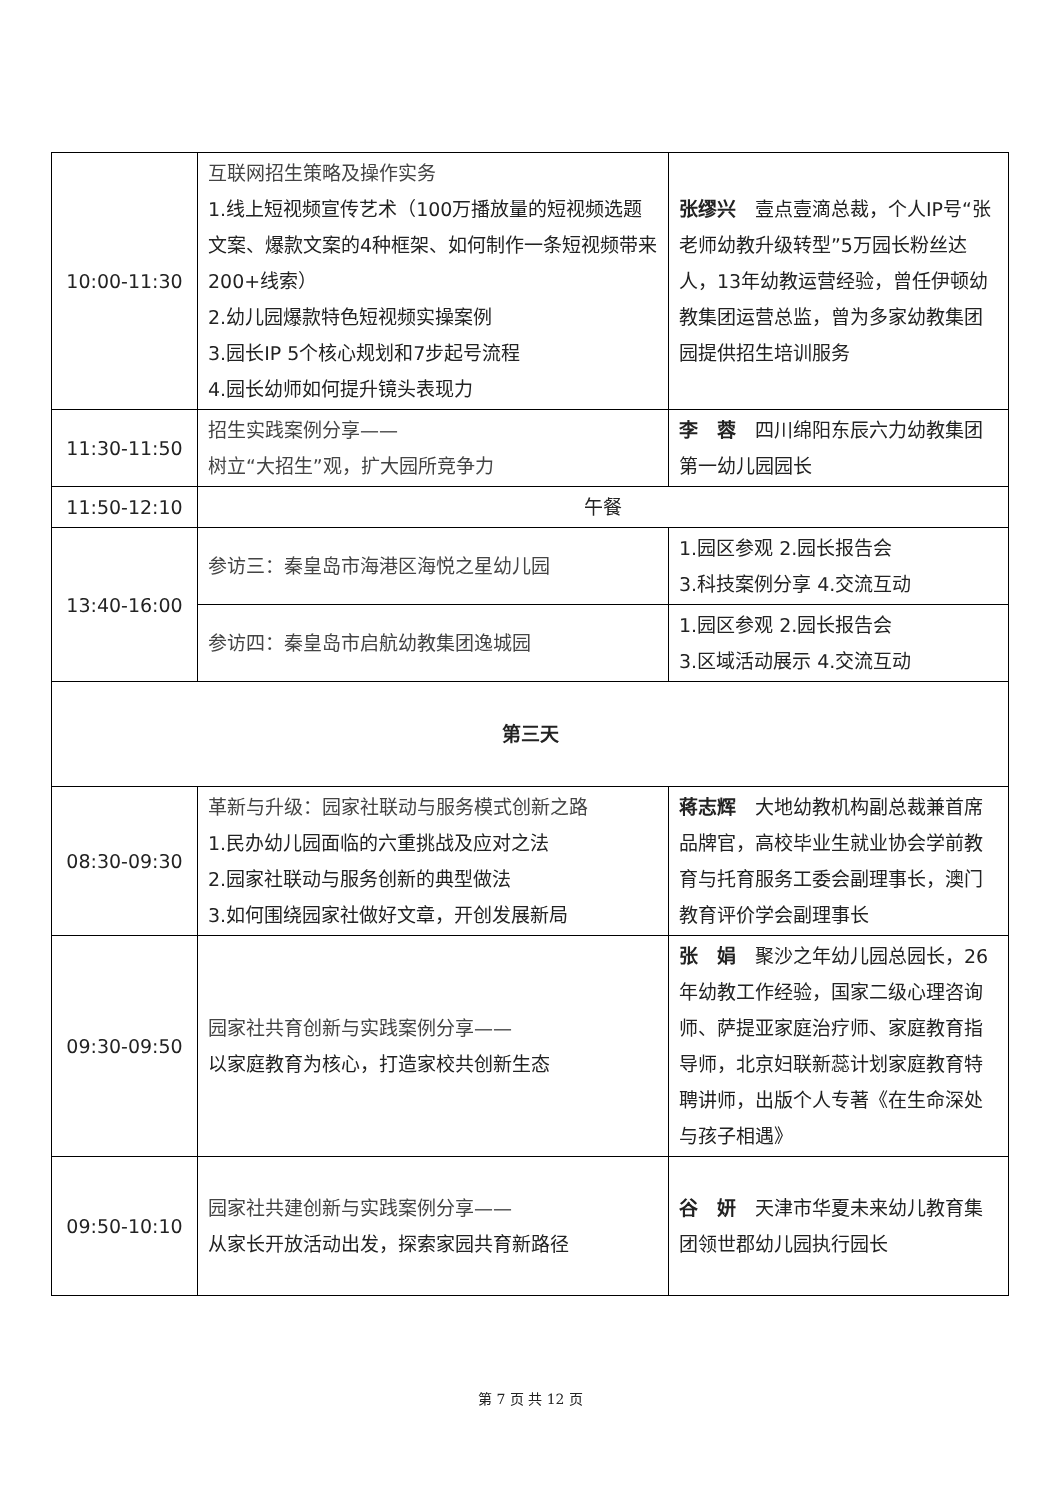| 10:00-11:30 | 互联网招生策略及操作实务 1.线上短视频宣传艺术（100万播放量的短视频选题文案、爆款文案的4种框架、如何制作一条短视频带来200+线索） 2.幼儿园爆款特色短视频实操案例 3.园长IP 5个核心规划和7步起号流程 4.园长幼师如何提升镜头表现力 | 张缪兴 壹点壹滴总裁，个人IP号“张老师幼教升级转型”5万园长粉丝达人，13年幼教运营经验，曾任伊顿幼教集团运营总监，曾为多家幼教集团园提供招生培训服务 |
| 11:30-11:50 | 招生实践案例分享—— 树立“大招生”观，扩大园所竞争力 | 李 蓉 四川绵阳东辰六力幼教集团第一幼儿园园长 |
| 11:50-12:10 | 午餐 | |
| 13:40-16:00 | 参访三：秦皇岛市海港区海悦之星幼儿园 | 1.园区参观 2.园长报告会 3.科技案例分享 4.交流互动 |
| | 参访四：秦皇岛市启航幼教集团逸城园 | 1.园区参观 2.园长报告会 3.区域活动展示 4.交流互动 |
| 第三天 | | |
| 08:30-09:30 | 革新与升级：园家社联动与服务模式创新之路 1.民办幼儿园面临的六重挑战及应对之法 2.园家社联动与服务创新的典型做法 3.如何围绕园家社做好文章，开创发展新局 | 蒋志辉 大地幼教机构副总裁兼首席品牌官，高校毕业生就业协会学前教育与托育服务工委会副理事长，澳门教育评价学会副理事长 |
| 09:30-09:50 | 园家社共育创新与实践案例分享—— 以家庭教育为核心，打造家校共创新生态 | 张 娟 聚沙之年幼儿园总园长，26年幼教工作经验，国家二级心理咨询师、萨提亚家庭治疗师、家庭教育指导师，北京妇联新蕊计划家庭教育特聘讲师，出版个人专著《在生命深处与孩子相遇》 |
| 09:50-10:10 | 园家社共建创新与实践案例分享—— 从家长开放活动出发，探索家园共育新路径 | 谷 妍 天津市华夏未来幼儿教育集团领世郡幼儿园执行园长 |
第 7 页 共 12 页